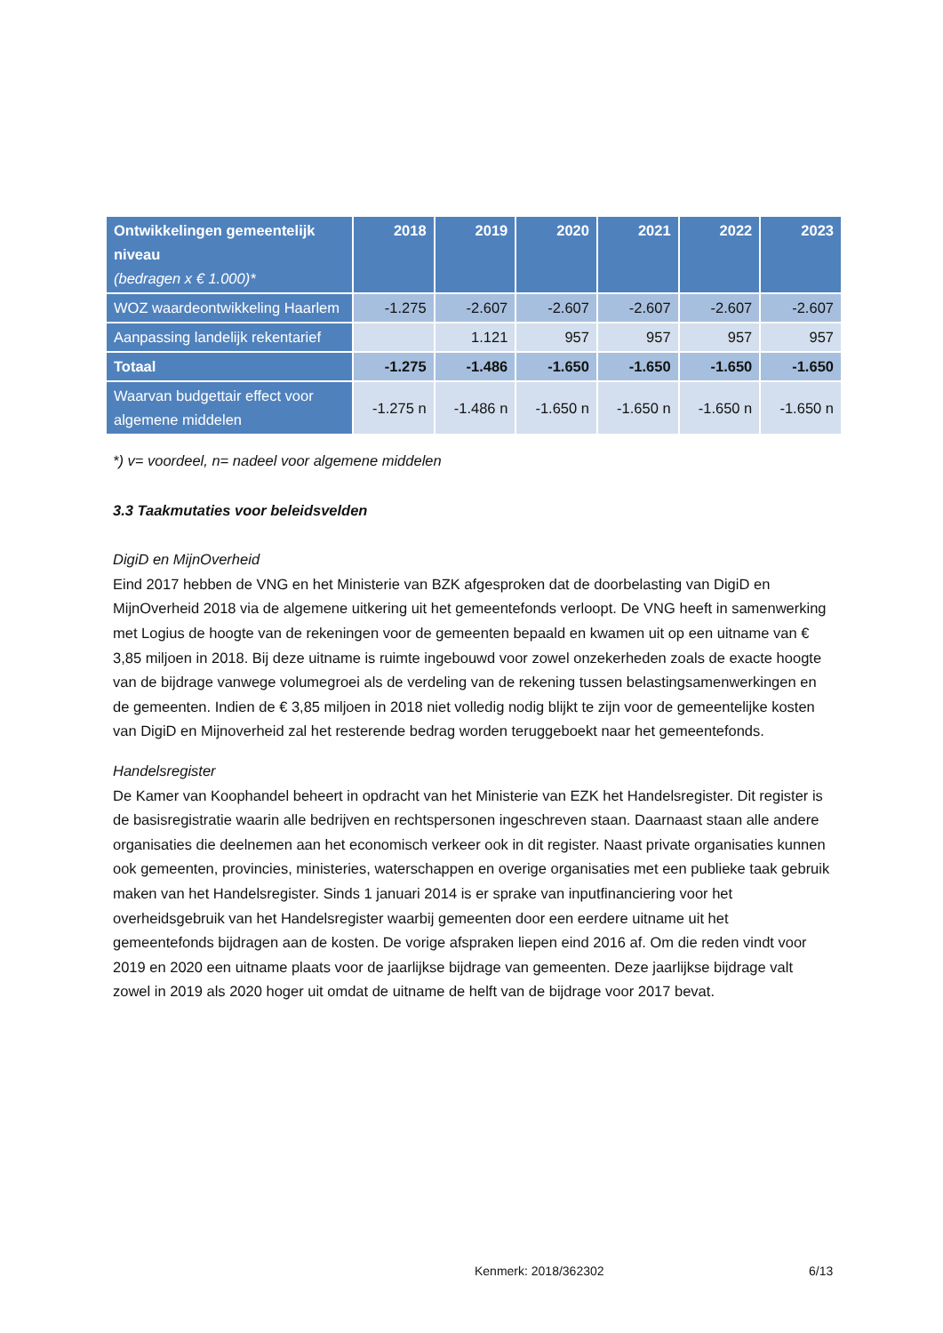| Ontwikkelingen gemeentelijk niveau (bedragen x € 1.000)* | 2018 | 2019 | 2020 | 2021 | 2022 | 2023 |
| --- | --- | --- | --- | --- | --- | --- |
| WOZ waardeontwikkeling Haarlem | -1.275 | -2.607 | -2.607 | -2.607 | -2.607 | -2.607 |
| Aanpassing landelijk rekentarief | | 1.121 | 957 | 957 | 957 | 957 |
| Totaal | -1.275 | -1.486 | -1.650 | -1.650 | -1.650 | -1.650 |
| Waarvan budgettair effect voor algemene middelen | -1.275 n | -1.486 n | -1.650 n | -1.650 n | -1.650 n | -1.650 n |
*) v= voordeel, n= nadeel voor algemene middelen
3.3 Taakmutaties voor beleidsvelden
DigiD en MijnOverheid
Eind 2017 hebben de VNG en het Ministerie van BZK afgesproken dat de doorbelasting van DigiD en MijnOverheid 2018 via de algemene uitkering uit het gemeentefonds verloopt. De VNG heeft in samenwerking met Logius de hoogte van de rekeningen voor de gemeenten bepaald en kwamen uit op een uitname van € 3,85 miljoen in 2018. Bij deze uitname is ruimte ingebouwd voor zowel onzekerheden zoals de exacte hoogte van de bijdrage vanwege volumegroei als de verdeling van de rekening tussen belastingsamenwerkingen en de gemeenten. Indien de € 3,85 miljoen in 2018 niet volledig nodig blijkt te zijn voor de gemeentelijke kosten van DigiD en Mijnoverheid zal het resterende bedrag worden teruggeboekt naar het gemeentefonds.
Handelsregister
De Kamer van Koophandel beheert in opdracht van het Ministerie van EZK het Handelsregister. Dit register is de basisregistratie waarin alle bedrijven en rechtspersonen ingeschreven staan. Daarnaast staan alle andere organisaties die deelnemen aan het economisch verkeer ook in dit register. Naast private organisaties kunnen ook gemeenten, provincies, ministeries, waterschappen en overige organisaties met een publieke taak gebruik maken van het Handelsregister. Sinds 1 januari 2014 is er sprake van inputfinanciering voor het overheidsgebruik van het Handelsregister waarbij gemeenten door een eerdere uitname uit het gemeentefonds bijdragen aan de kosten. De vorige afspraken liepen eind 2016 af. Om die reden vindt voor 2019 en 2020 een uitname plaats voor de jaarlijkse bijdrage van gemeenten. Deze jaarlijkse bijdrage valt zowel in 2019 als 2020 hoger uit omdat de uitname de helft van de bijdrage voor 2017 bevat.
Kenmerk: 2018/362302 6/13